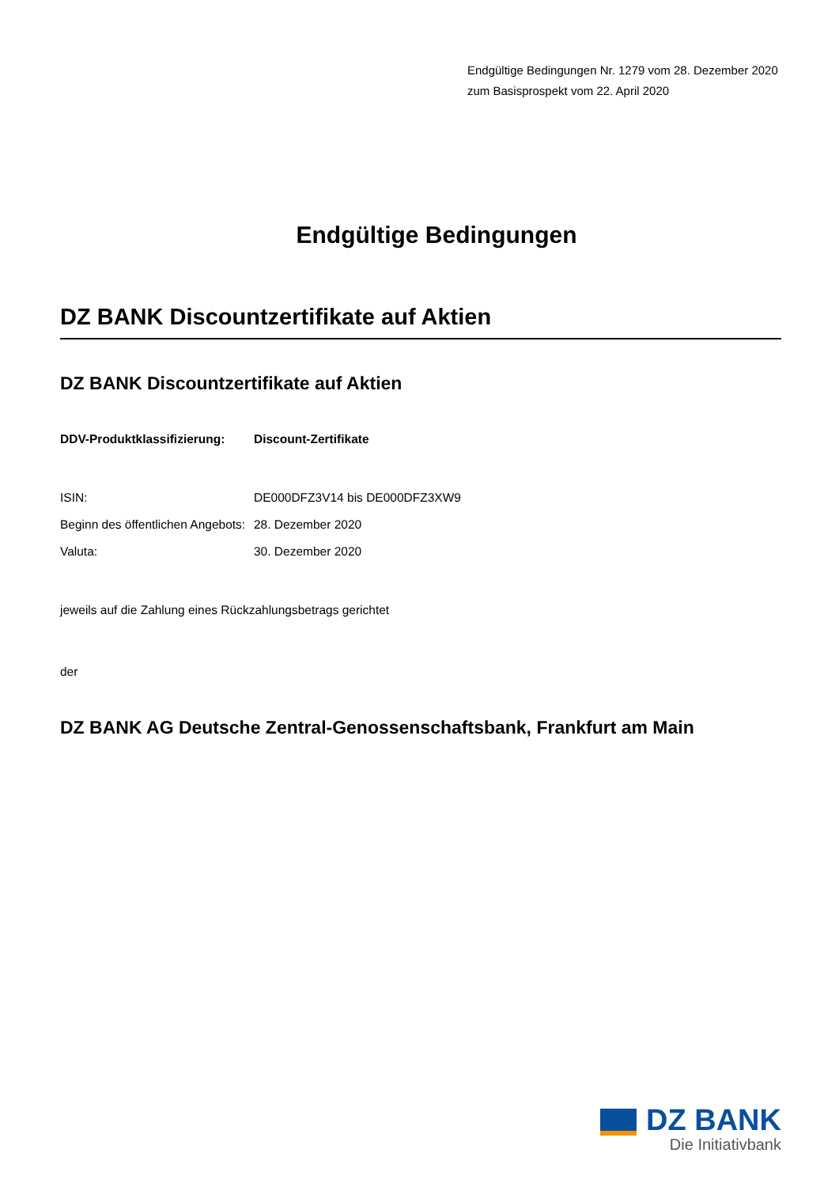Endgültige Bedingungen Nr. 1279 vom 28. Dezember 2020
zum Basisprospekt vom 22. April 2020
Endgültige Bedingungen
DZ BANK Discountzertifikate auf Aktien
DZ BANK Discountzertifikate auf Aktien
| DDV-Produktklassifizierung: | Discount-Zertifikate |
| ISIN: | DE000DFZ3V14 bis DE000DFZ3XW9 |
| Beginn des öffentlichen Angebots: | 28. Dezember 2020 |
| Valuta: | 30. Dezember 2020 |
jeweils auf die Zahlung eines Rückzahlungsbetrags gerichtet
der
DZ BANK AG Deutsche Zentral-Genossenschaftsbank, Frankfurt am Main
DZ BANK
Die Initiativbank